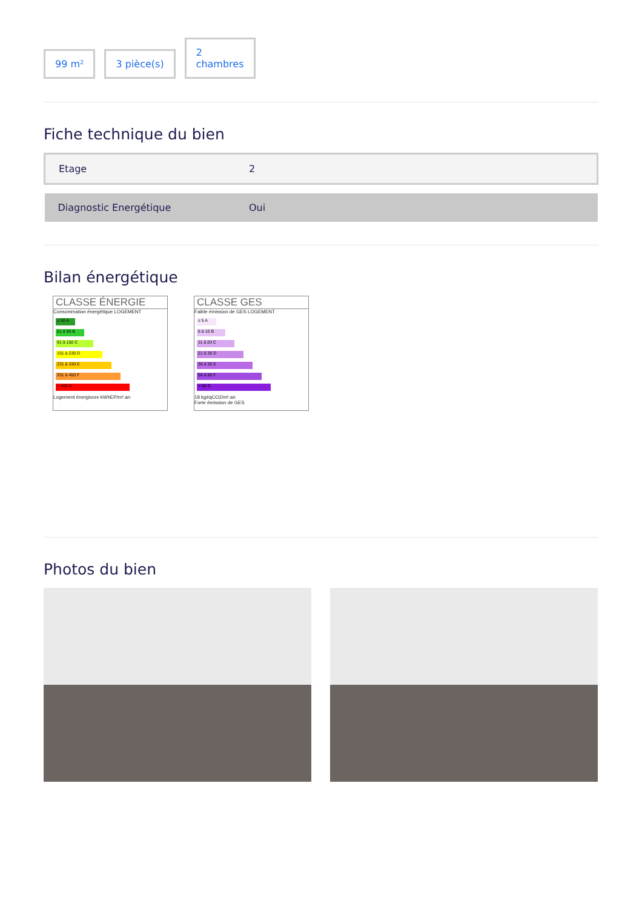99 m²
3 pièce(s)
2
chambres
Fiche technique du bien
| Etage | 2 |
| Diagnostic Energétique | Oui |
Bilan énergétique
CLASSE ÉNERGIE Consommation énergétique LOGEMENT
≤ 50 A
51 à 90 B
91 à 150 C
151 à 230 D
231 à 330 E
331 à 450 F
> 450 G
Logement énergivore kWhEP/m².an
CLASSE GES Faible émission de GES LOGEMENT
≤ 5 A
6 à 10 B
11 à 20 C
21 à 35 D
36 à 55 E
56 à 80 F
> 80 G
18 kgéqCO2/m².an
Forte émission de GES
Photos du bien